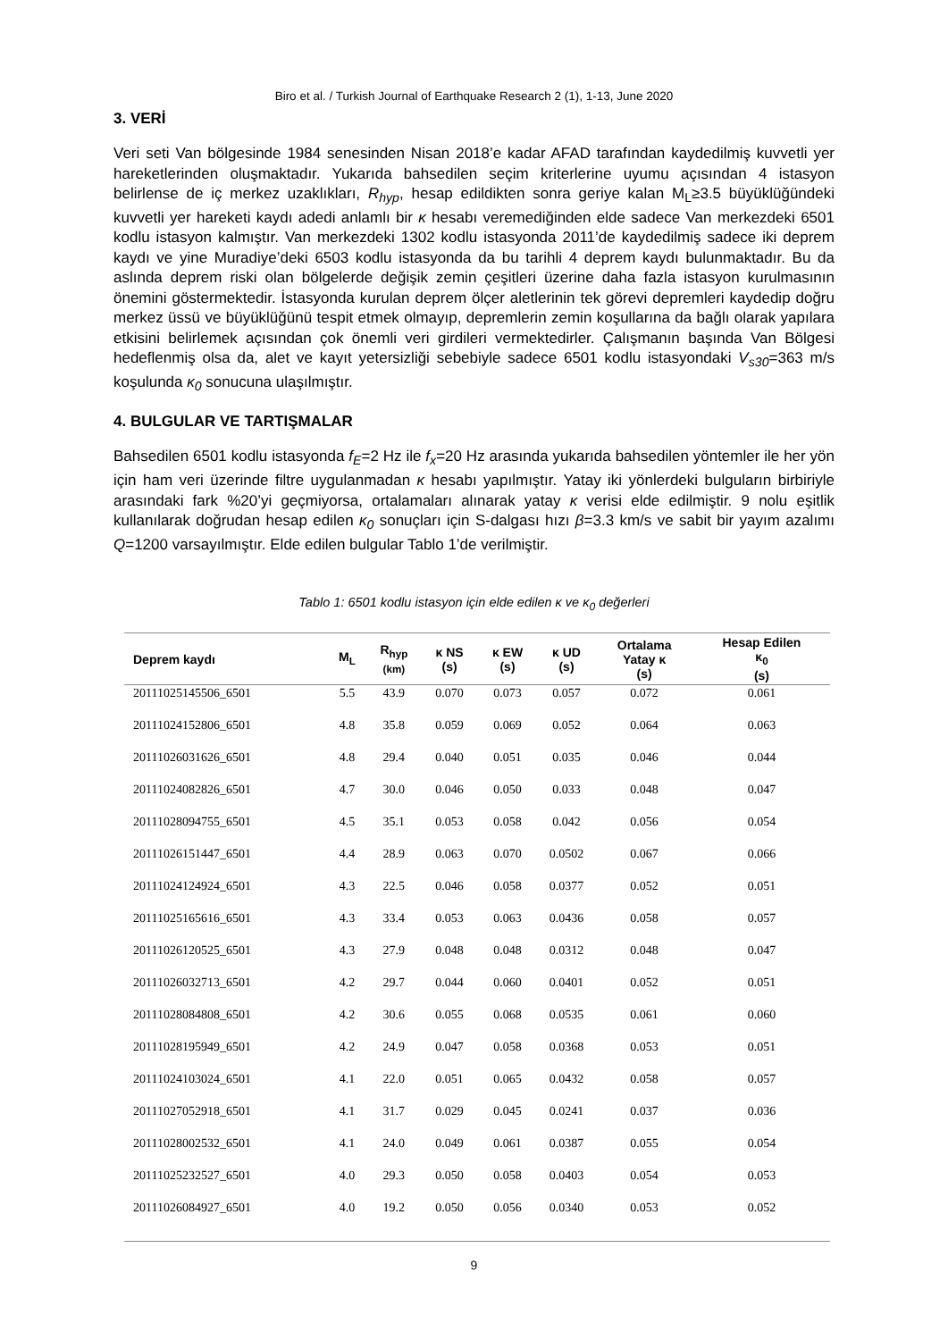Biro et al. / Turkish Journal of Earthquake Research 2 (1), 1-13, June 2020
3. VERİ
Veri seti Van bölgesinde 1984 senesinden Nisan 2018’e kadar AFAD tarafından kaydedilmiş kuvvetli yer hareketlerinden oluşmaktadır. Yukarıda bahsedilen seçim kriterlerine uyumu açısından 4 istasyon belirlense de iç merkez uzaklıkları, R<sub>hyp</sub>, hesap edildikten sonra geriye kalan M<sub>L</sub>≥3.5 büyüklüğündeki kuvvetli yer hareketi kaydı adedi anlamlı bir κ hesabı veremediğinden elde sadece Van merkezdeki 6501 kodlu istasyon kalmıştır. Van merkezdeki 1302 kodlu istasyonda 2011’de kaydedilmiş sadece iki deprem kaydı ve yine Muradiye’deki 6503 kodlu istasyonda da bu tarihli 4 deprem kaydı bulunmaktadır. Bu da aslında deprem riski olan bölgelerde değişik zemin çeşitleri üzerine daha fazla istasyon kurulmasının önemini göstermektedir. İstasyonda kurulan deprem ölçer aletlerinin tek görevi depremleri kaydedip doğru merkez üssü ve büyüklüğünü tespit etmek olmayıp, depremlerin zemin koşullarına da bağlı olarak yapılara etkisini belirlemek açısından çok önemli veri girdileri vermektedirler. Çalışmanın başında Van Bölgesi hedeflenmiş olsa da, alet ve kayıt yetersizliği sebebiyle sadece 6501 kodlu istasyondaki V<sub>s30</sub>=363 m/s koşulunda κ<sub>0</sub> sonucuna ulaşılmıştır.
4. BULGULAR VE TARTIŞMALAR
Bahsedilen 6501 kodlu istasyonda f<sub>E</sub>=2 Hz ile f<sub>x</sub>=20 Hz arasında yukarıda bahsedilen yöntemler ile her yön için ham veri üzerinde filtre uygulanmadan κ hesabı yapılmıştır. Yatay iki yönlerdeki bulguların birbiriyle arasındaki fark %20’yi geçmiyorsa, ortalamaları alınarak yatay κ verisi elde edilmiştir. 9 nolu eşitlik kullanılarak doğrudan hesap edilen κ<sub>0</sub> sonuçları için S-dalgası hızı β=3.3 km/s ve sabit bir yayım azalımı Q=1200 varsayılmıştır. Elde edilen bulgular Tablo 1’de verilmiştir.
Tablo 1: 6501 kodlu istasyon için elde edilen κ ve κ<sub>0</sub> değerleri
| Deprem kaydı | M<sub>L</sub> | R<sub>hyp</sub> (km) | κ NS (s) | κ EW (s) | κ UD (s) | Ortalama Yatay κ (s) | Hesap Edilen κ<sub>0</sub> (s) |
| --- | --- | --- | --- | --- | --- | --- | --- |
| 20111025145506_6501 | 5.5 | 43.9 | 0.070 | 0.073 | 0.057 | 0.072 | 0.061 |
| 20111024152806_6501 | 4.8 | 35.8 | 0.059 | 0.069 | 0.052 | 0.064 | 0.063 |
| 20111026031626_6501 | 4.8 | 29.4 | 0.040 | 0.051 | 0.035 | 0.046 | 0.044 |
| 20111024082826_6501 | 4.7 | 30.0 | 0.046 | 0.050 | 0.033 | 0.048 | 0.047 |
| 20111028094755_6501 | 4.5 | 35.1 | 0.053 | 0.058 | 0.042 | 0.056 | 0.054 |
| 20111026151447_6501 | 4.4 | 28.9 | 0.063 | 0.070 | 0.0502 | 0.067 | 0.066 |
| 20111024124924_6501 | 4.3 | 22.5 | 0.046 | 0.058 | 0.0377 | 0.052 | 0.051 |
| 20111025165616_6501 | 4.3 | 33.4 | 0.053 | 0.063 | 0.0436 | 0.058 | 0.057 |
| 20111026120525_6501 | 4.3 | 27.9 | 0.048 | 0.048 | 0.0312 | 0.048 | 0.047 |
| 20111026032713_6501 | 4.2 | 29.7 | 0.044 | 0.060 | 0.0401 | 0.052 | 0.051 |
| 20111028084808_6501 | 4.2 | 30.6 | 0.055 | 0.068 | 0.0535 | 0.061 | 0.060 |
| 20111028195949_6501 | 4.2 | 24.9 | 0.047 | 0.058 | 0.0368 | 0.053 | 0.051 |
| 20111024103024_6501 | 4.1 | 22.0 | 0.051 | 0.065 | 0.0432 | 0.058 | 0.057 |
| 20111027052918_6501 | 4.1 | 31.7 | 0.029 | 0.045 | 0.0241 | 0.037 | 0.036 |
| 20111028002532_6501 | 4.1 | 24.0 | 0.049 | 0.061 | 0.0387 | 0.055 | 0.054 |
| 20111025232527_6501 | 4.0 | 29.3 | 0.050 | 0.058 | 0.0403 | 0.054 | 0.053 |
| 20111026084927_6501 | 4.0 | 19.2 | 0.050 | 0.056 | 0.0340 | 0.053 | 0.052 |
9